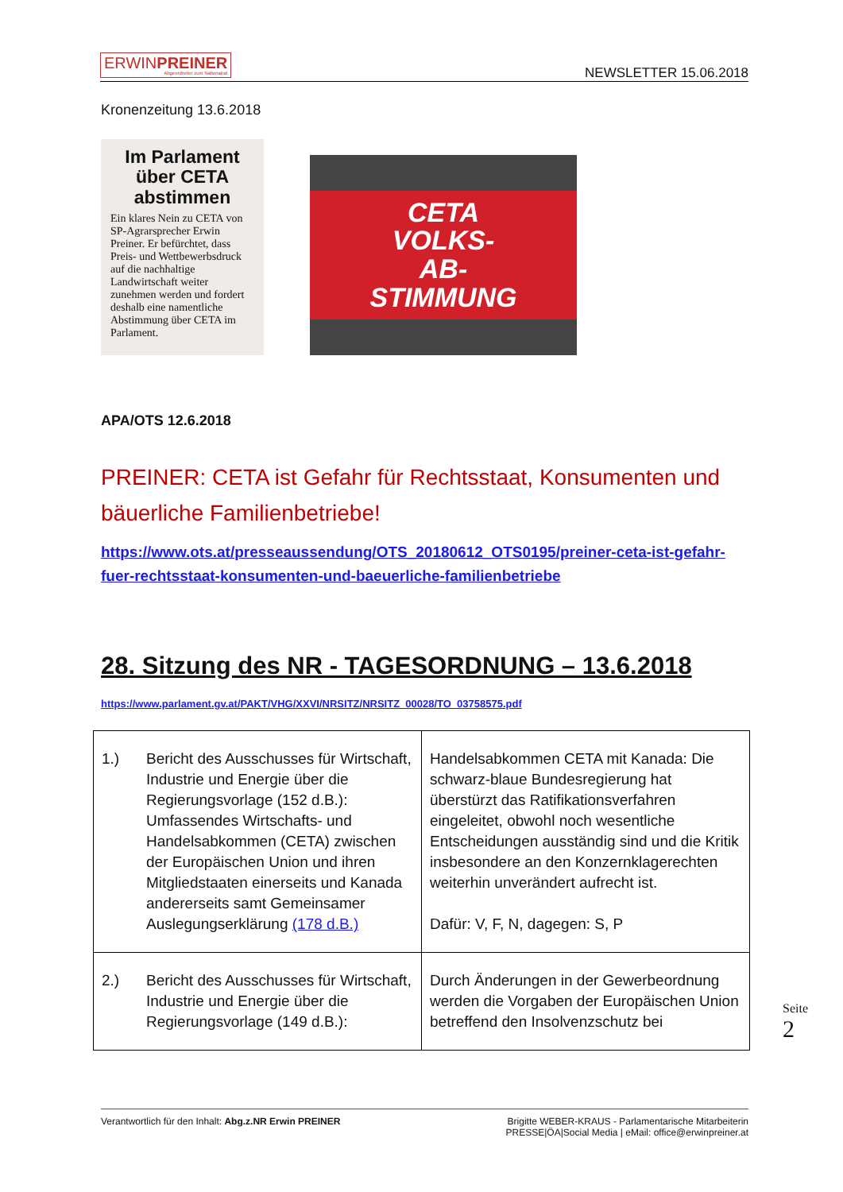ERWINPREINER
Abgeordneter zum Nationalrat
NEWSLETTER 15.06.2018
Kronenzeitung 13.6.2018
Im Parlament über CETA abstimmen
Ein klares Nein zu CETA von SP-Agrarsprecher Erwin Preiner. Er befürchtet, dass Preis- und Wettbewerbsdruck auf die nachhaltige Landwirtschaft weiter zunehmen werden und fordert deshalb eine namentliche Abstimmung über CETA im Parlament.
CETA
VOLKS-
AB-
STIMMUNG
APA/OTS 12.6.2018
PREINER: CETA ist Gefahr für Rechtsstaat, Konsumenten und bäuerliche Familienbetriebe!
https://www.ots.at/presseaussendung/OTS_20180612_OTS0195/preiner-ceta-ist-gefahr-fuer-rechtsstaat-konsumenten-und-baeuerliche-familienbetriebe
28. Sitzung des NR - TAGESORDNUNG – 13.6.2018
https://www.parlament.gv.at/PAKT/VHG/XXVI/NRSITZ/NRSITZ_00028/TO_03758575.pdf
| 1.) Bericht des Ausschusses für Wirtschaft, Industrie und Energie über die Regierungsvorlage (152 d.B.): Umfassendes Wirtschafts- und Handelsabkommen (CETA) zwischen der Europäischen Union und ihren Mitgliedstaaten einerseits und Kanada andererseits samt Gemeinsamer Auslegungserklärung (178 d.B.) | Handelsabkommen CETA mit Kanada: Die schwarz-blaue Bundesregierung hat überstürzt das Ratifikationsverfahren eingeleitet, obwohl noch wesentliche Entscheidungen ausständig sind und die Kritik insbesondere an den Konzernklagerechten weiterhin unverändert aufrecht ist. Dafür: V, F, N, dagegen: S, P |
| 2.) Bericht des Ausschusses für Wirtschaft, Industrie und Energie über die Regierungsvorlage (149 d.B.): | Durch Änderungen in der Gewerbeordnung werden die Vorgaben der Europäischen Union betreffend den Insolvenzschutz bei |
Seite 2
Verantwortlich für den Inhalt: Abg.z.NR Erwin PREINER
Brigitte WEBER-KRAUS - Parlamentarische Mitarbeiterin
PRESSE|ÖA|Social Media | eMail: office@erwinpreiner.at